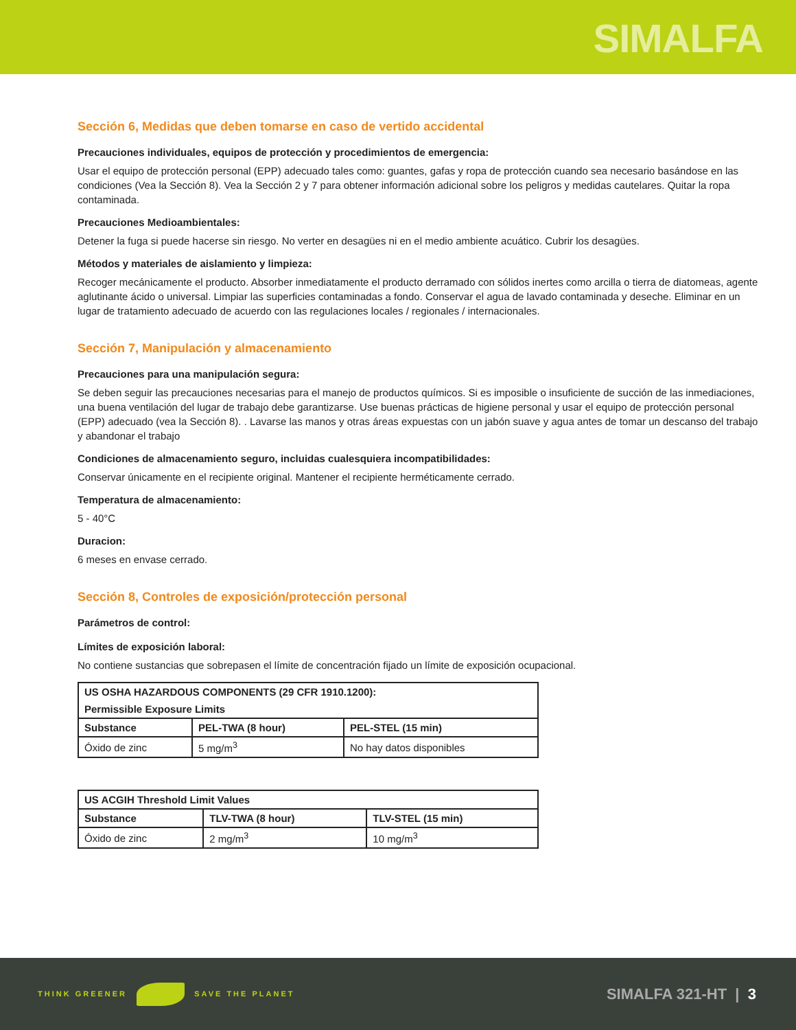SIMALFA
Sección 6, Medidas que deben tomarse en caso de vertido accidental
Precauciones individuales, equipos de protección y procedimientos de emergencia:
Usar el equipo de protección personal (EPP) adecuado tales como: guantes, gafas y ropa de protección cuando sea necesario basándose en las condiciones (Vea la Sección 8). Vea la Sección 2 y 7 para obtener información adicional sobre los peligros y medidas cautelares. Quitar la ropa contaminada.
Precauciones Medioambientales:
Detener la fuga si puede hacerse sin riesgo. No verter en desagües ni en el medio ambiente acuático. Cubrir los desagües.
Métodos y materiales de aislamiento y limpieza:
Recoger mecánicamente el producto. Absorber inmediatamente el producto derramado con sólidos inertes como arcilla o tierra de diatomeas, agente aglutinante ácido o universal. Limpiar las superficies contaminadas a fondo. Conservar el agua de lavado contaminada y deseche. Eliminar en un lugar de tratamiento adecuado de acuerdo con las regulaciones locales / regionales / internacionales.
Sección 7, Manipulación y almacenamiento
Precauciones para una manipulación segura:
Se deben seguir las precauciones necesarias para el manejo de productos químicos. Si es imposible o insuficiente de succión de las inmediaciones, una buena ventilación del lugar de trabajo debe garantizarse. Use buenas prácticas de higiene personal y usar el equipo de protección personal (EPP) adecuado (vea la Sección 8). . Lavarse las manos y otras áreas expuestas con un jabón suave y agua antes de tomar un descanso del trabajo y abandonar el trabajo
Condiciones de almacenamiento seguro, incluidas cualesquiera incompatibilidades:
Conservar únicamente en el recipiente original. Mantener el recipiente herméticamente cerrado.
Temperatura de almacenamiento:
5 - 40°C
Duracion:
6 meses en envase cerrado.
Sección 8, Controles de exposición/protección personal
Parámetros de control:
Límites de exposición laboral:
No contiene sustancias que sobrepasen el límite de concentración fijado un límite de exposición ocupacional.
| US OSHA HAZARDOUS COMPONENTS (29 CFR 1910.1200): | | |
| --- | --- | --- |
| Permissible Exposure Limits | | |
| Substance | PEL-TWA (8 hour) | PEL-STEL (15 min) |
| Óxido de zinc | 5 mg/m<sup>3</sup> | No hay datos disponibles |
| US ACGIH Threshold Limit Values | | |
| --- | --- | --- |
| Substance | TLV-TWA (8 hour) | TLV-STEL (15 min) |
| Óxido de zinc | 2 mg/m<sup>3</sup> | 10 mg/m<sup>3</sup> |
THINK GREENER SAVE THE PLANET
SIMALFA 321-HT | 3